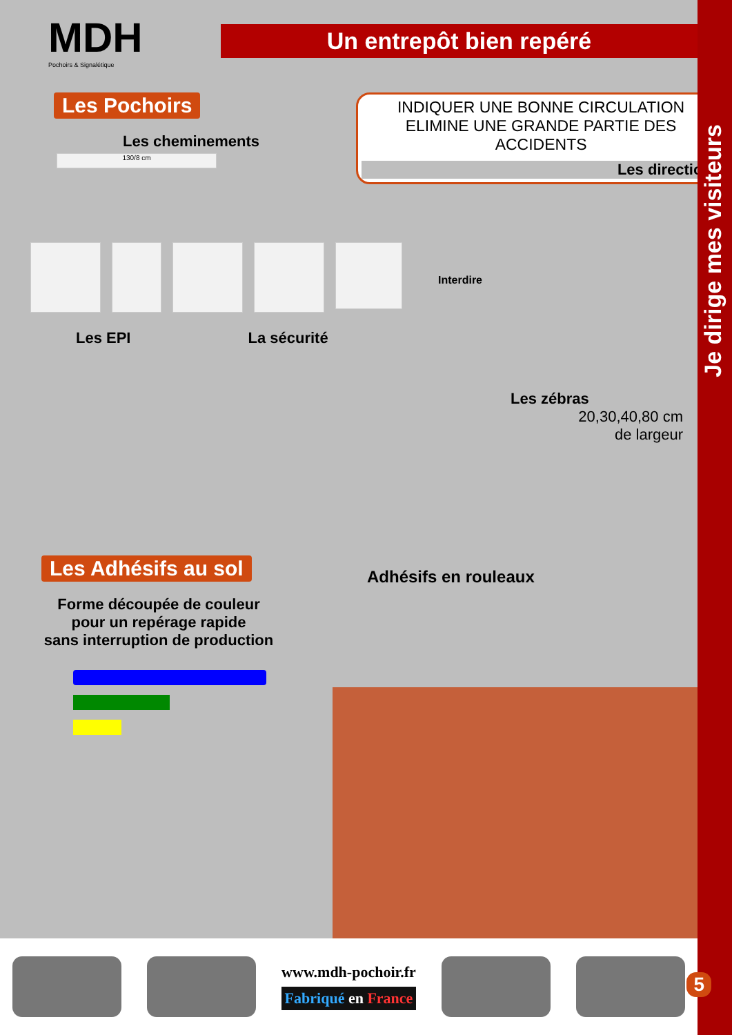Je dirige mes visiteurs
MDH
Pochoirs & Signalétique
Un entrepôt bien repéré
Les Pochoirs
Les cheminements
130/8 cm
INDIQUER UNE BONNE CIRCULATION
ELIMINE UNE GRANDE PARTIE DES ACCIDENTS
Les directions
Interdire
Les EPI La sécurité
Les zébras
20,30,40,80 cm
de largeur
Les Adhésifs au sol
Forme découpée de couleur
pour un repérage rapide
sans interruption de production
Adhésifs en rouleaux
www.mdh-pochoir.fr
Fabriqué en France
5